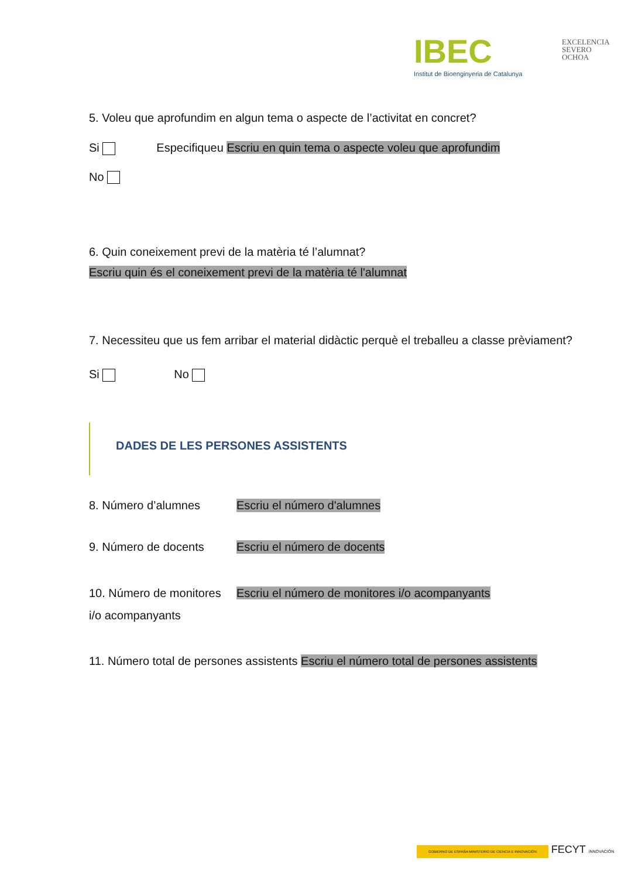IBEC
Institut de Bioenginyeria de Catalunya
EXCELENCIA
SEVERO
OCHOA
5. Voleu que aprofundim en algun tema o aspecte de l’activitat en concret?
Si Especifiqueu Escriu en quin tema o aspecte voleu que aprofundim
No
6. Quin coneixement previ de la matèria té l’alumnat?
Escriu quin és el coneixement previ de la matèria té l'alumnat
7. Necessiteu que us fem arribar el material didàctic perquè el treballeu a classe prèviament?
Si No
DADES DE LES PERSONES ASSISTENTS
8. Número d’alumnes Escriu el número d'alumnes
9. Número de docents Escriu el número de docents
10. Número de monitores i/o acompanyants Escriu el número de monitores i/o acompanyants
11. Número total de persones assistents Escriu el número total de persones assistents
GOBIERNO DE ESPAÑA MINISTERIO DE CIENCIA E INNOVACIÓN FECYT INNOVACIÓN